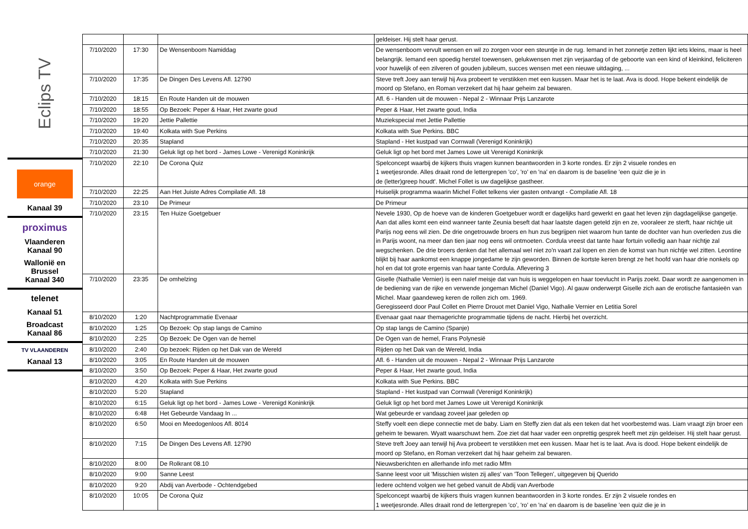Eclips TV
orange
Kanaal 39
proximus
Vlaanderen
Kanaal 90
Wallonië en
Brussel
Kanaal 340
telenet
Kanaal 51
Broadcast
Kanaal 86
TV VLAANDEREN
Kanaal 13
| | | | geldeiser. Hij stelt haar gerust. |
| 7/10/2020 | 17:30 | De Wensenboom Namiddag | De wensenboom vervult wensen en wil zo zorgen voor een steuntje in de rug. Iemand in het zonnetje zetten lijkt iets kleins, maar is heel belangrijk. Iemand een spoedig herstel toewensen, gelukwensen met zijn verjaardag of de geboorte van een kind of kleinkind, feliciteren voor huwelijk of een zilveren of gouden jubileum, succes wensen met een nieuwe uitdaging, ... |
| 7/10/2020 | 17:35 | De Dingen Des Levens Afl. 12790 | Steve treft Joey aan terwijl hij Ava probeert te verstikken met een kussen. Maar het is te laat. Ava is dood. Hope bekent eindelijk de moord op Stefano, en Roman verzekert dat hij haar geheim zal bewaren. |
| 7/10/2020 | 18:15 | En Route Handen uit de mouwen | Afl. 6 - Handen uit de mouwen - Nepal 2 - Winnaar Prijs Lanzarote |
| 7/10/2020 | 18:55 | Op Bezoek: Peper & Haar, Het zwarte goud | Peper & Haar, Het zwarte goud, India |
| 7/10/2020 | 19:20 | Jettie Pallettie | Muziekspecial met Jettie Pallettie |
| 7/10/2020 | 19:40 | Kolkata with Sue Perkins | Kolkata with Sue Perkins. BBC |
| 7/10/2020 | 20:35 | Stapland | Stapland - Het kustpad van Cornwall (Verenigd Koninkrijk) |
| 7/10/2020 | 21:30 | Geluk ligt op het bord - James Lowe - Verenigd Koninkrijk | Geluk ligt op het bord met James Lowe uit Verenigd Koninkrijk |
| 7/10/2020 | 22:10 | De Corona Quiz | Spelconcept waarbij de kijkers thuis vragen kunnen beantwoorden in 3 korte rondes. Er zijn 2 visuele rondes en 1 weetjesronde. Alles draait rond de lettergrepen 'co', 'ro' en 'na' en daarom is de baseline 'een quiz die je in de (letter)greep houdt'. Michel Follet is uw dagelijkse gastheer. |
| 7/10/2020 | 22:25 | Aan Het Juiste Adres Compilatie Afl. 18 | Huiselijk programma waarin Michel Follet telkens vier gasten ontvangt - Compilatie Afl. 18 |
| 7/10/2020 | 23:10 | De Primeur | De Primeur |
| 7/10/2020 | 23:15 | Ten Huize Goetgebuer | Nevele 1930, Op de hoeve van de kinderen Goetgebuer wordt er dagelijks hard gewerkt en gaat het leven zijn dagdagelijkse gangetje. Aan dat alles komt een eind wanneer tante Zeunia beseft dat haar laatste dagen geteld zijn en ze, vooraleer ze sterft, haar nichtje uit Parijs nog eens wil zien. De drie ongetrouwde broers en hun zus begrijpen niet waarom hun tante de dochter van hun overleden zus die in Parijs woont, na meer dan tien jaar nog eens wil ontmoeten. Cordula vreest dat tante haar fortuin volledig aan haar nichtje zal wegschenken. De drie broers denken dat het allemaal wel niet zo'n vaart zal lopen en zien de komst van hun nichtje wel zitten. Leontine blijkt bij haar aankomst een knappe jongedame te zijn geworden. Binnen de kortste keren brengt ze het hoofd van haar drie nonkels op hol en dat tot grote ergernis van haar tante Cordula. Aflevering 3 |
| 7/10/2020 | 23:35 | De omhelzing | Giselle (Nathalie Vernier) is een naïef meisje dat van huis is weggelopen en haar toevlucht in Parijs zoekt. Daar wordt ze aangenomen in de bediening van de rijke en verwende jongeman Michel (Daniel Vigo). Al gauw onderwerpt Giselle zich aan de erotische fantasieën van Michel. Maar gaandeweg keren de rollen zich om. 1969. Geregisseerd door Paul Collet en Pierre Drouot met Daniel Vigo, Nathalie Vernier en Letitia Sorel |
| 8/10/2020 | 1:20 | Nachtprogrammatie Evenaar | Evenaar gaat naar themagerichte programmatie tijdens de nacht. Hierbij het overzicht. |
| 8/10/2020 | 1:25 | Op Bezoek: Op stap langs de Camino | Op stap langs de Camino (Spanje) |
| 8/10/2020 | 2:25 | Op Bezoek: De Ogen van de hemel | De Ogen van de hemel, Frans Polynesië |
| 8/10/2020 | 2:40 | Op bezoek: Rijden op het Dak van de Wereld | Rijden op het Dak van de Wereld, India |
| 8/10/2020 | 3:05 | En Route Handen uit de mouwen | Afl. 6 - Handen uit de mouwen - Nepal 2 - Winnaar Prijs Lanzarote |
| 8/10/2020 | 3:50 | Op Bezoek: Peper & Haar, Het zwarte goud | Peper & Haar, Het zwarte goud, India |
| 8/10/2020 | 4:20 | Kolkata with Sue Perkins | Kolkata with Sue Perkins. BBC |
| 8/10/2020 | 5:20 | Stapland | Stapland - Het kustpad van Cornwall (Verenigd Koninkrijk) |
| 8/10/2020 | 6:15 | Geluk ligt op het bord - James Lowe - Verenigd Koninkrijk | Geluk ligt op het bord met James Lowe uit Verenigd Koninkrijk |
| 8/10/2020 | 6:48 | Het Gebeurde Vandaag In ... | Wat gebeurde er vandaag zoveel jaar geleden op |
| 8/10/2020 | 6:50 | Mooi en Meedogenloos Afl. 8014 | Steffy voelt een diepe connectie met de baby. Liam en Steffy zien dat als een teken dat het voorbestemd was. Liam vraagt zijn broer een geheim te bewaren. Wyatt waarschuwt hem. Zoe ziet dat haar vader een onprettig gesprek heeft met zijn geldeiser. Hij stelt haar gerust. |
| 8/10/2020 | 7:15 | De Dingen Des Levens Afl. 12790 | Steve treft Joey aan terwijl hij Ava probeert te verstikken met een kussen. Maar het is te laat. Ava is dood. Hope bekent eindelijk de moord op Stefano, en Roman verzekert dat hij haar geheim zal bewaren. |
| 8/10/2020 | 8:00 | De Rolkrant 08.10 | Nieuwsberichten en allerhande info met radio Mfm |
| 8/10/2020 | 9:00 | Sanne Leest | Sanne leest voor uit 'Misschien wisten zij alles' van 'Toon Tellegen', uitgegeven bij Querido |
| 8/10/2020 | 9:20 | Abdij van Averbode - Ochtendgebed | Iedere ochtend volgen we het gebed vanuit de Abdij van Averbode |
| 8/10/2020 | 10:05 | De Corona Quiz | Spelconcept waarbij de kijkers thuis vragen kunnen beantwoorden in 3 korte rondes. Er zijn 2 visuele rondes en 1 weetjesronde. Alles draait rond de lettergrepen 'co', 'ro' en 'na' en daarom is de baseline 'een quiz die je in |